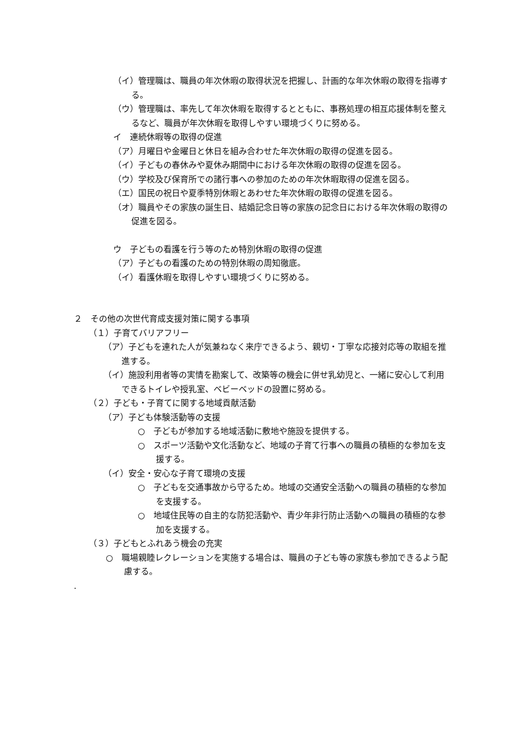（イ）管理職は、職員の年次休暇の取得状況を把握し、計画的な年次休暇の取得を指導する。
（ウ）管理職は、率先して年次休暇を取得するとともに、事務処理の相互応援体制を整えるなど、職員が年次休暇を取得しやすい環境づくりに努める。
イ　連続休暇等の取得の促進
（ア）月曜日や金曜日と休日を組み合わせた年次休暇の取得の促進を図る。
（イ）子どもの春休みや夏休み期間中における年次休暇の取得の促進を図る。
（ウ）学校及び保育所での諸行事への参加のための年次休暇取得の促進を図る。
（エ）国民の祝日や夏季特別休暇とあわせた年次休暇の取得の促進を図る。
（オ）職員やその家族の誕生日、結婚記念日等の家族の記念日における年次休暇の取得の促進を図る。
ウ　子どもの看護を行う等のため特別休暇の取得の促進
（ア）子どもの看護のための特別休暇の周知徹底。
（イ）看護休暇を取得しやすい環境づくりに努める。
２　その他の次世代育成支援対策に関する事項
（１）子育てバリアフリー
（ア）子どもを連れた人が気兼ねなく来庁できるよう、親切・丁寧な応接対応等の取組を推進する。
（イ）施設利用者等の実情を勘案して、改築等の機会に併せ乳幼児と、一緒に安心して利用できるトイレや授乳室、ベビーベッドの設置に努める。
（２）子ども・子育てに関する地域貢献活動
（ア）子ども体験活動等の支援
○　子どもが参加する地域活動に敷地や施設を提供する。
○　スポーツ活動や文化活動など、地域の子育て行事への職員の積極的な参加を支援する。
（イ）安全・安心な子育て環境の支援
○　子どもを交通事故から守るため。地域の交通安全活動への職員の積極的な参加を支援する。
○　地域住民等の自主的な防犯活動や、青少年非行防止活動への職員の積極的な参加を支援する。
（３）子どもとふれあう機会の充実
○　職場親睦レクレーションを実施する場合は、職員の子ども等の家族も参加できるよう配慮する。
.